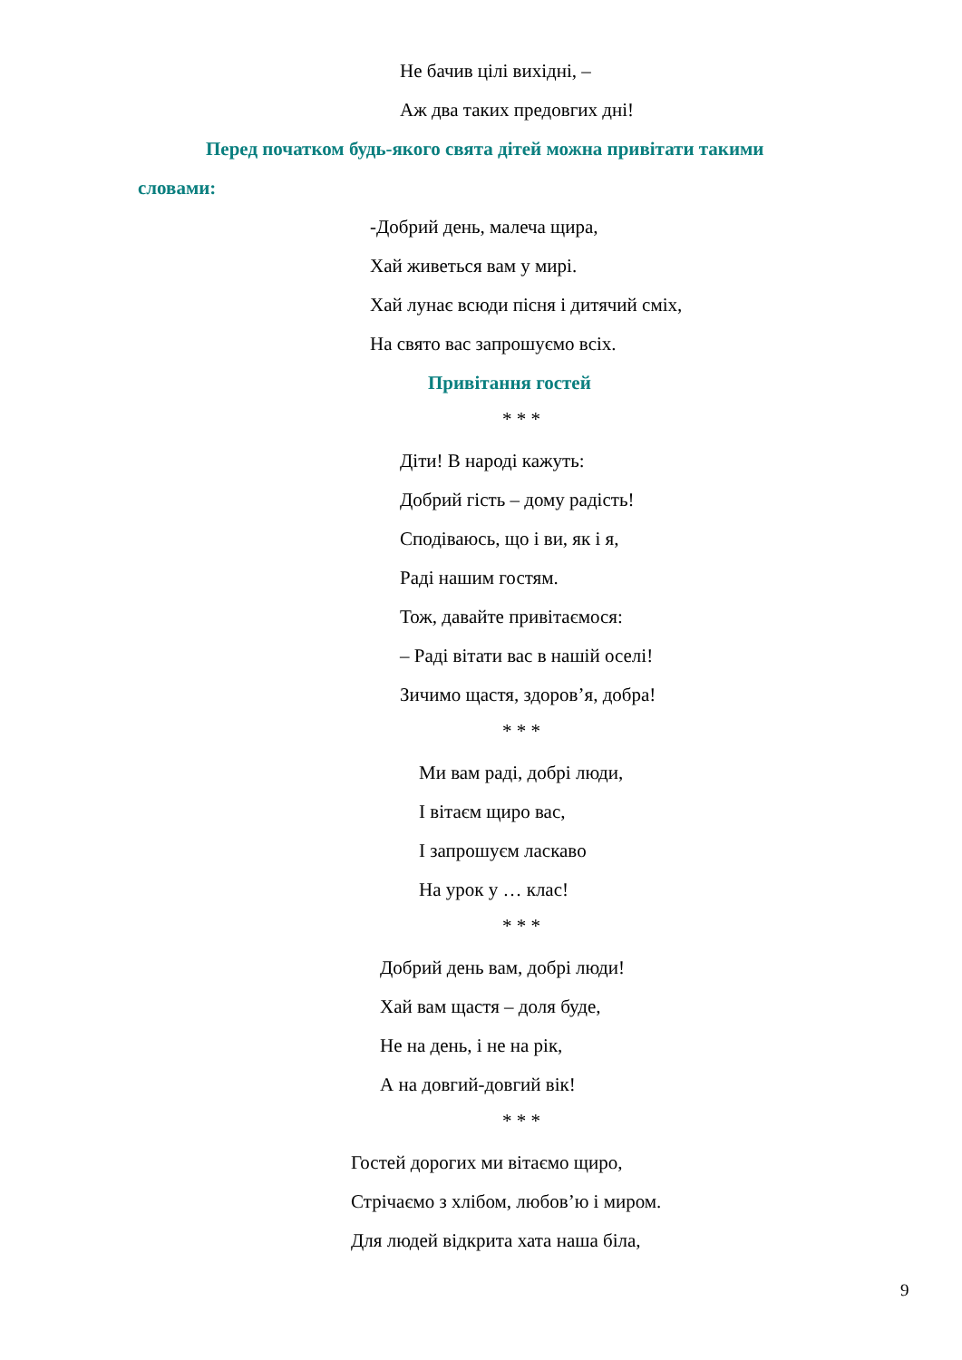Не бачив цілі вихідні, –
Аж два таких предовгих дні!
Перед початком будь-якого свята дітей можна привітати такими
словами:
-Добрий день, малеча щира,
Хай живеться вам у мирі.
Хай лунає всюди пісня і дитячий сміх,
На свято вас запрошуємо всіх.
Привітання гостей
* * *
Діти! В народі кажуть:
Добрий гість – дому радість!
Сподіваюсь, що і ви, як і я,
Раді нашим гостям.
Тож, давайте привітаємося:
– Раді вітати вас в нашій оселі!
Зичимо щастя, здоров’я, добра!
* * *
Ми вам раді, добрі люди,
І вітаєм щиро вас,
І запрошуєм ласкаво
На урок у … клас!
* * *
Добрий день вам, добрі люди!
Хай вам щастя – доля буде,
Не на день, і не на рік,
А на довгий-довгий вік!
* * *
Гостей дорогих ми вітаємо щиро,
Стрічаємо з хлібом, любов’ю і миром.
Для людей відкрита хата наша біла,
9